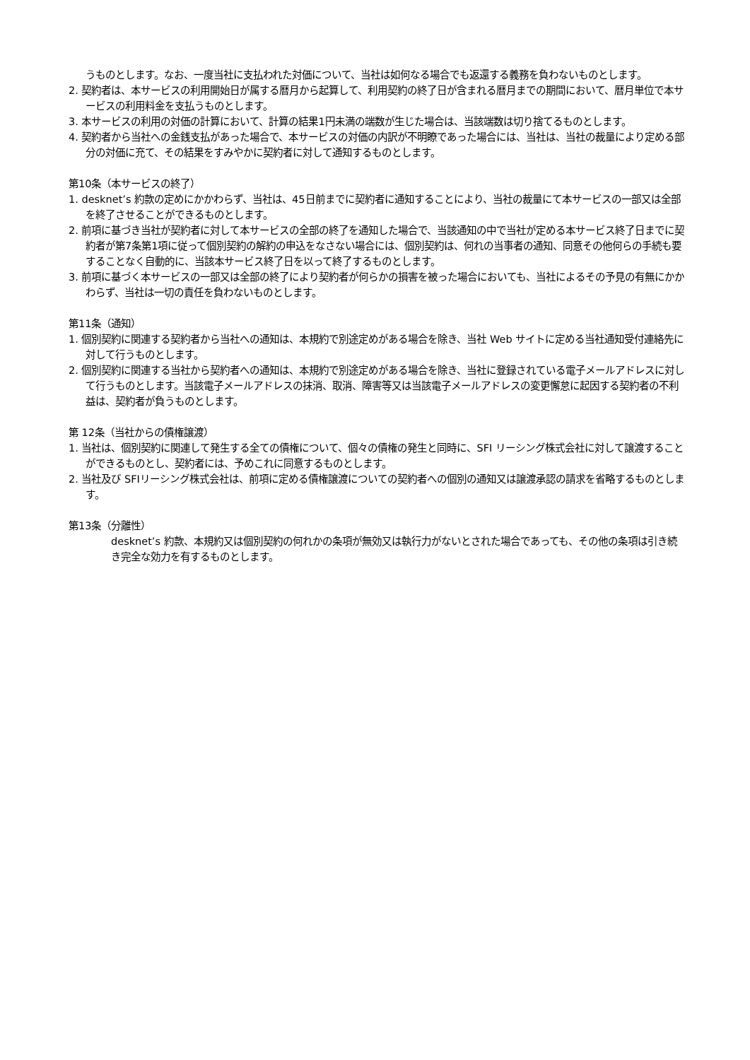うものとします。なお、一度当社に支払われた対価について、当社は如何なる場合でも返還する義務を負わないものとします。
2. 契約者は、本サービスの利用開始日が属する暦月から起算して、利用契約の終了日が含まれる暦月までの期間において、暦月単位で本サービスの利用料金を支払うものとします。
3. 本サービスの利用の対価の計算において、計算の結果1円未満の端数が生じた場合は、当該端数は切り捨てるものとします。
4. 契約者から当社への金銭支払があった場合で、本サービスの対価の内訳が不明瞭であった場合には、当社は、当社の裁量により定める部分の対価に充て、その結果をすみやかに契約者に対して通知するものとします。
第10条（本サービスの終了）
1. desknet’s 約款の定めにかかわらず、当社は、45日前までに契約者に通知することにより、当社の裁量にて本サービスの一部又は全部を終了させることができるものとします。
2. 前項に基づき当社が契約者に対して本サービスの全部の終了を通知した場合で、当該通知の中で当社が定める本サービス終了日までに契約者が第7条第1項に従って個別契約の解約の申込をなさない場合には、個別契約は、何れの当事者の通知、同意その他何らの手続も要することなく自動的に、当該本サービス終了日を以って終了するものとします。
3. 前項に基づく本サービスの一部又は全部の終了により契約者が何らかの損害を被った場合においても、当社によるその予見の有無にかかわらず、当社は一切の責任を負わないものとします。
第11条（通知）
1. 個別契約に関連する契約者から当社への通知は、本規約で別途定めがある場合を除き、当社 Web サイトに定める当社通知受付連絡先に対して行うものとします。
2. 個別契約に関連する当社から契約者への通知は、本規約で別途定めがある場合を除き、当社に登録されている電子メールアドレスに対して行うものとします。当該電子メールアドレスの抹消、取消、障害等又は当該電子メールアドレスの変更懈怠に起因する契約者の不利益は、契約者が負うものとします。
第 12条（当社からの債権譲渡）
1. 当社は、個別契約に関連して発生する全ての債権について、個々の債権の発生と同時に、SFI リーシング株式会社に対して譲渡することができるものとし、契約者には、予めこれに同意するものとします。
2. 当社及び SFIリーシング株式会社は、前項に定める債権譲渡についての契約者への個別の通知又は譲渡承認の請求を省略するものとします。
第13条（分離性）
desknet’s 約款、本規約又は個別契約の何れかの条項が無効又は執行力がないとされた場合であっても、その他の条項は引き続き完全な効力を有するものとします。